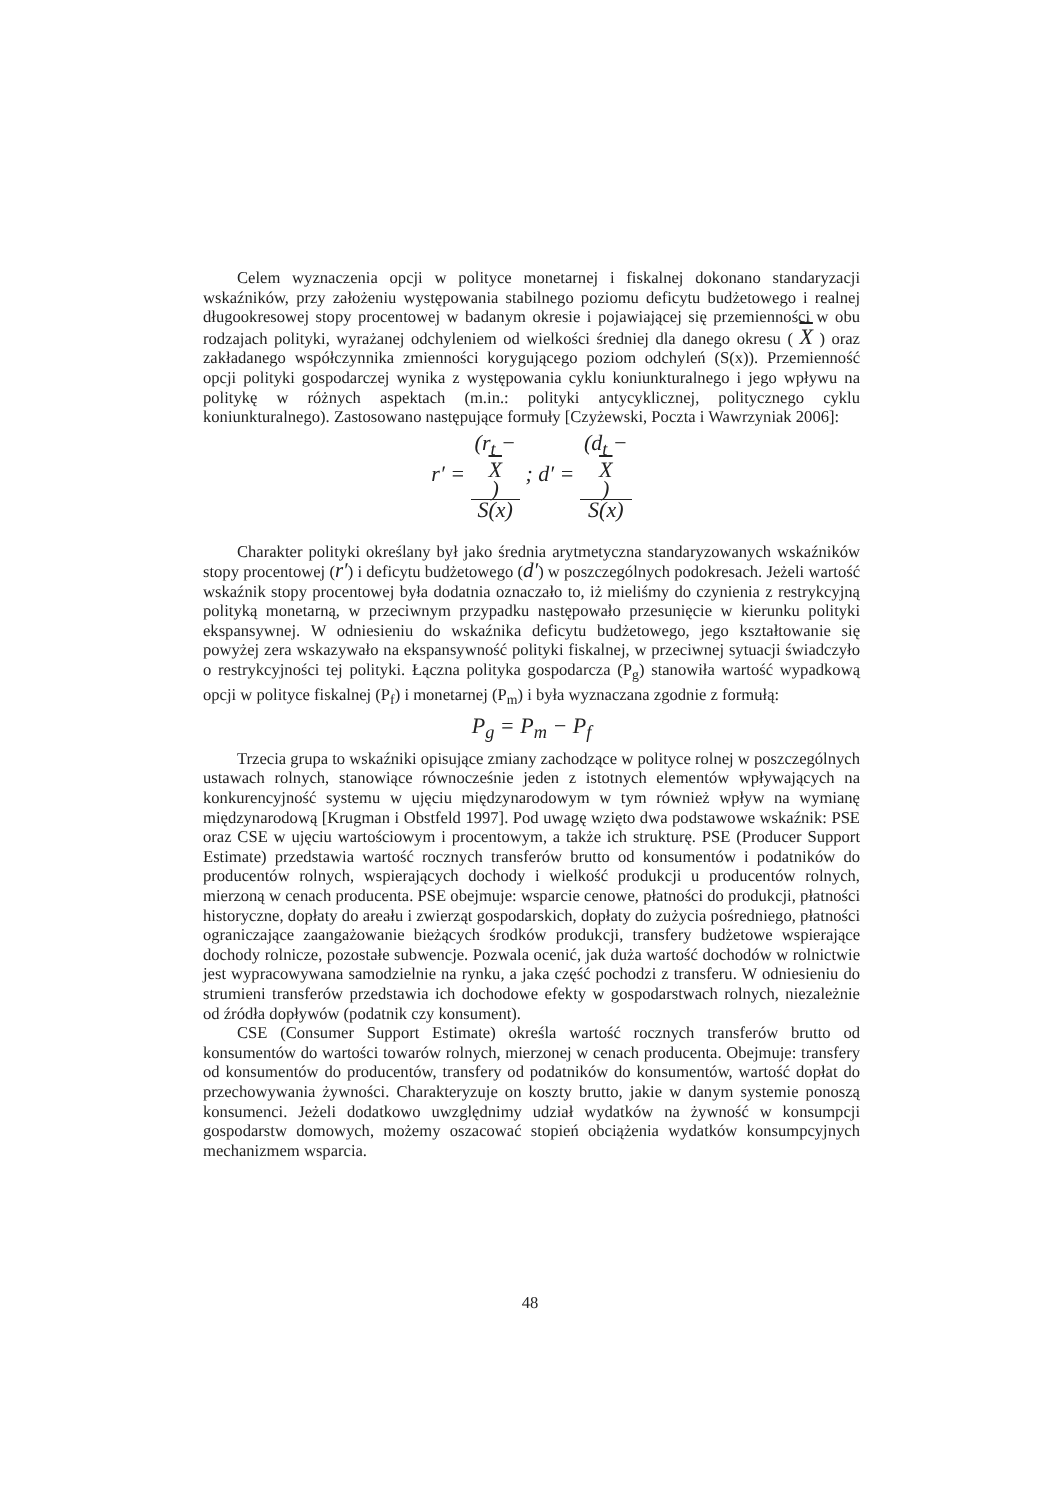Celem wyznaczenia opcji w polityce monetarnej i fiskalnej dokonano standaryzacji wskaźników, przy założeniu występowania stabilnego poziomu deficytu budżetowego i realnej długookresowej stopy procentowej w badanym okresie i pojawiającej się przemienności w obu rodzajach polityki, wyrażanej odchyleniem od wielkości średniej dla danego okresu ( X ) oraz zakładanego współczynnika zmienności korygującego poziom odchyleń (S(x)). Przemienność opcji polityki gospodarczej wynika z występowania cyklu koniunkturalnego i jego wpływu na politykę w różnych aspektach (m.in.: polityki antycyklicznej, politycznego cyklu koniunkturalnego). Zastosowano następujące formuły [Czyżewski, Poczta i Wawrzyniak 2006]:
r′ = (r<sub>t</sub> −
X) S(x) ; d′ = (d<sub>t</sub> −
X) S(x)
Charakter polityki określany był jako średnia arytmetyczna standaryzowanych wskaźników stopy procentowej (r′) i deficytu budżetowego (d′) w poszczególnych podokresach. Jeżeli wartość wskaźnik stopy procentowej była dodatnia oznaczało to, iż mieliśmy do czynienia z restrykcyjną polityką monetarną, w przeciwnym przypadku następowało przesunięcie w kierunku polityki ekspansywnej. W odniesieniu do wskaźnika deficytu budżetowego, jego kształtowanie się powyżej zera wskazywało na ekspansywność polityki fiskalnej, w przeciwnej sytuacji świadczyło o restrykcyjności tej polityki. Łączna polityka gospodarcza (P<sub>g</sub>) stanowiła wartość wypadkową opcji w polityce fiskalnej (P<sub>f</sub>) i monetarnej (P<sub>m</sub>) i była wyznaczana zgodnie z formułą:
P<sub>g</sub> = P<sub>m</sub> − P<sub>f</sub>
Trzecia grupa to wskaźniki opisujące zmiany zachodzące w polityce rolnej w poszczególnych ustawach rolnych, stanowiące równocześnie jeden z istotnych elementów wpływających na konkurencyjność systemu w ujęciu międzynarodowym w tym również wpływ na wymianę międzynarodową [Krugman i Obstfeld 1997]. Pod uwagę wzięto dwa podstawowe wskaźnik: PSE oraz CSE w ujęciu wartościowym i procentowym, a także ich strukturę. PSE (Producer Support Estimate) przedstawia wartość rocznych transferów brutto od konsumentów i podatników do producentów rolnych, wspierających dochody i wielkość produkcji u producentów rolnych, mierzoną w cenach producenta. PSE obejmuje: wsparcie cenowe, płatności do produkcji, płatności historyczne, dopłaty do areału i zwierząt gospodarskich, dopłaty do zużycia pośredniego, płatności ograniczające zaangażowanie bieżących środków produkcji, transfery budżetowe wspierające dochody rolnicze, pozostałe subwencje. Pozwala ocenić, jak duża wartość dochodów w rolnictwie jest wypracowywana samodzielnie na rynku, a jaka część pochodzi z transferu. W odniesieniu do strumieni transferów przedstawia ich dochodowe efekty w gospodarstwach rolnych, niezależnie od źródła dopływów (podatnik czy konsument).
CSE (Consumer Support Estimate) określa wartość rocznych transferów brutto od konsumentów do wartości towarów rolnych, mierzonej w cenach producenta. Obejmuje: transfery od konsumentów do producentów, transfery od podatników do konsumentów, wartość dopłat do przechowywania żywności. Charakteryzuje on koszty brutto, jakie w danym systemie ponoszą konsumenci. Jeżeli dodatkowo uwzględnimy udział wydatków na żywność w konsumpcji gospodarstw domowych, możemy oszacować stopień obciążenia wydatków konsumpcyjnych mechanizmem wsparcia.
48